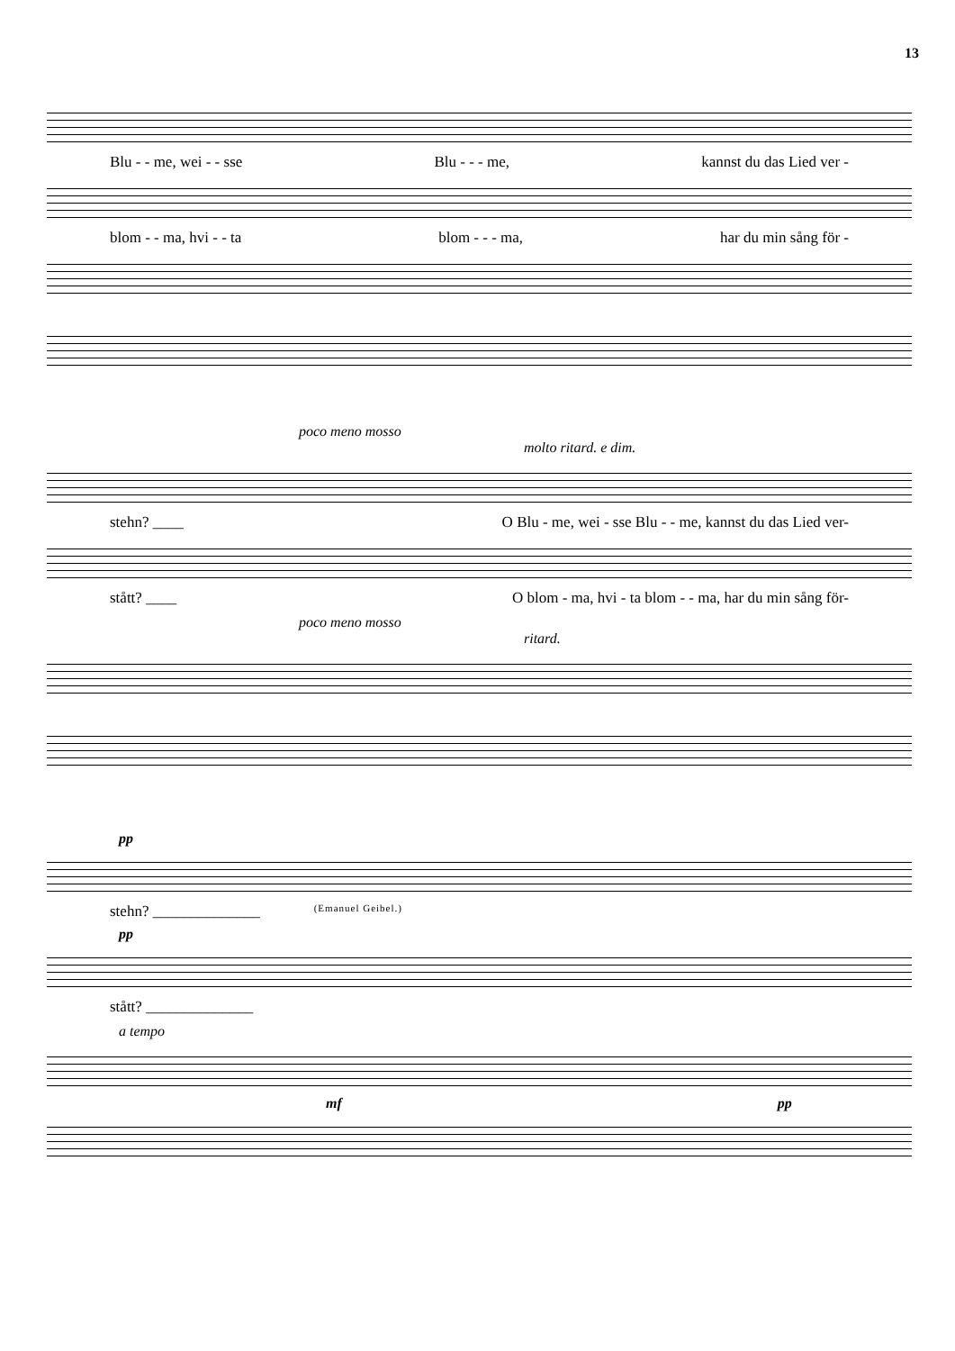13
Blu - - me, wei - - sse Blu - - - me, kannst du das Lied ver -
blom - - ma, hvi - - ta blom - - - ma, har du min sång för -
poco meno mosso molto ritard. e dim.
stehn? ____ O Blu - me, wei - sse Blu - - me, kannst du das Lied ver-
stått? ____ O blom - ma, hvi - ta blom - - ma, har du min sång för-
poco meno mosso ritard.
pp
stehn? ______________ (Emanuel Geibel.)
pp
stått? ______________
a tempo
mf pp